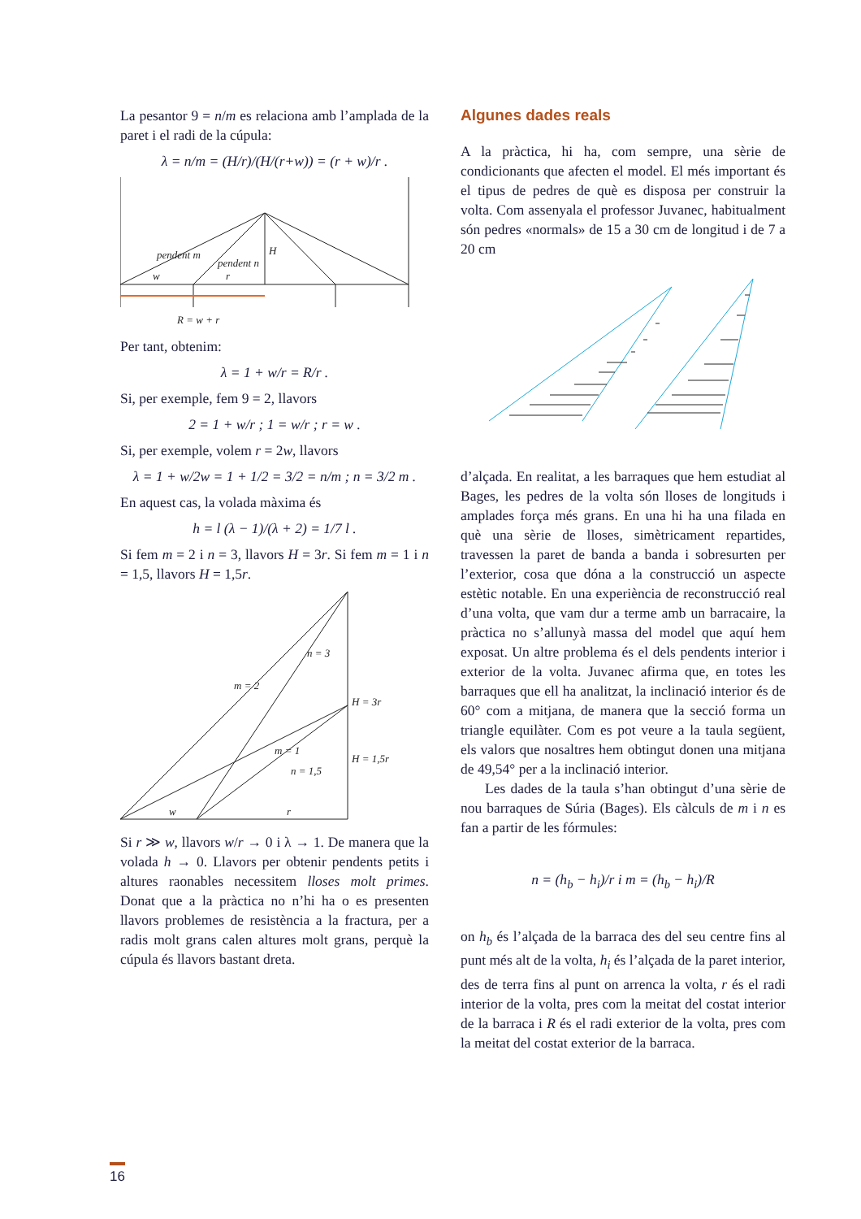La pesantor 9 = n/m es relaciona amb l’amplada de la paret i el radi de la cúpula:
λ = n/m = (H/r)/(H/(r+w)) = (r + w)/r .
pendent m
pendent n
H
w
r
R = w + r
Per tant, obtenim:
λ = 1 + w/r = R/r .
Si, per exemple, fem 9 = 2, llavors
2 = 1 + w/r ; 1 = w/r ; r = w .
Si, per exemple, volem r = 2w, llavors
λ = 1 + w/2w = 1 + 1/2 = 3/2 = n/m ; n = 3/2 m .
En aquest cas, la volada màxima és
h = l (λ − 1)/(λ + 2) = 1/7 l .
Si fem m = 2 i n = 3, llavors H = 3r. Si fem m = 1 i n = 1,5, llavors H = 1,5r.
m = 2
n = 3
H = 3r
m = 1
n = 1,5
H = 1,5r
w
r
Si r ≫ w, llavors w/r → 0 i λ → 1. De manera que la volada h → 0. Llavors per obtenir pendents petits i altures raonables necessitem lloses molt primes. Donat que a la pràctica no n’hi ha o es presenten llavors problemes de resistència a la fractura, per a radis molt grans calen altures molt grans, perquè la cúpula és llavors bastant dreta.
Algunes dades reals
A la pràctica, hi ha, com sempre, una sèrie de condicionants que afecten el model. El més important és el tipus de pedres de què es disposa per construir la volta. Com assenyala el professor Juvanec, habitualment són pedres «normals» de 15 a 30 cm de longitud i de 7 a 20 cm
d’alçada. En realitat, a les barraques que hem estudiat al Bages, les pedres de la volta són lloses de longituds i amplades força més grans. En una hi ha una filada en què una sèrie de lloses, simètricament repartides, travessen la paret de banda a banda i sobresurten per l’exterior, cosa que dóna a la construcció un aspecte estètic notable. En una experiència de reconstrucció real d’una volta, que vam dur a terme amb un barracaire, la pràctica no s’allunyà massa del model que aquí hem exposat. Un altre problema és el dels pendents interior i exterior de la volta. Juvanec afirma que, en totes les barraques que ell ha analitzat, la inclinació interior és de 60° com a mitjana, de manera que la secció forma un triangle equilàter. Com es pot veure a la taula següent, els valors que nosaltres hem obtingut donen una mitjana de 49,54° per a la inclinació interior.
Les dades de la taula s’han obtingut d’una sèrie de nou barraques de Súria (Bages). Els càlculs de m i n es fan a partir de les fórmules:
n = (h<sub>b</sub> − h<sub>i</sub>)/r i m = (h<sub>b</sub> − h<sub>i</sub>)/R
on h<sub>b</sub> és l’alçada de la barraca des del seu centre fins al punt més alt de la volta, h<sub>i</sub> és l’alçada de la paret interior, des de terra fins al punt on arrenca la volta, r és el radi interior de la volta, pres com la meitat del costat interior de la barraca i R és el radi exterior de la volta, pres com la meitat del costat exterior de la barraca.
16